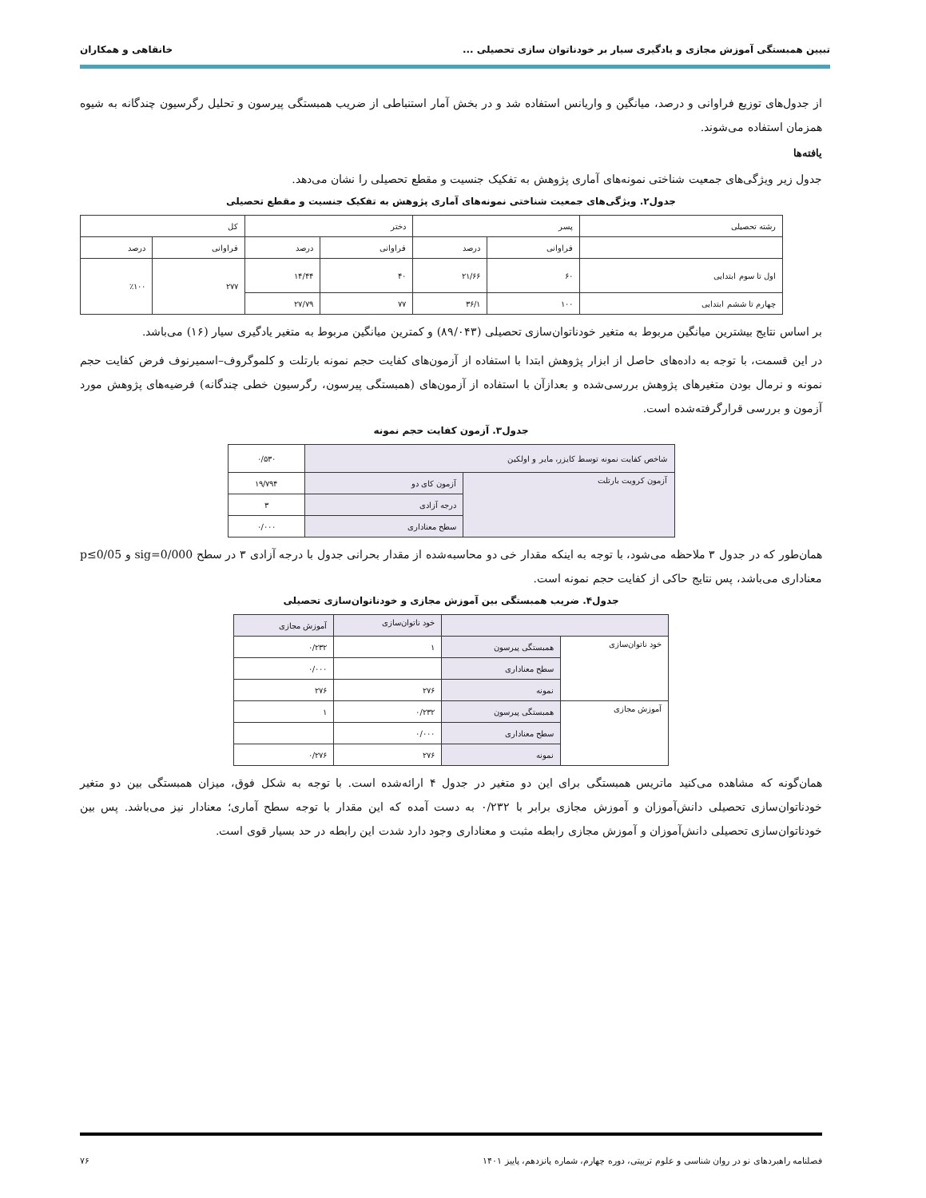تبیین همبستگی آموزش مجازی و یادگیری سیار بر خودناتوان سازی تحصیلی ... خانقاهی و همکاران
از جدول‌های توزیع فراوانی و درصد، میانگین و واریانس استفاده شد و در بخش آمار استنباطی از ضریب همبستگی پیرسون و تحلیل رگرسیون چندگانه به شیوه همزمان استفاده می‌شوند.
یافته‌ها
جدول زیر ویژگی‌های جمعیت شناختی نمونه‌های آماری پژوهش به تفکیک جنسیت و مقطع تحصیلی را نشان می‌دهد.
جدول۲. ویژگی‌های جمعیت شناختی نمونه‌های آماری پژوهش به تفکیک جنسیت و مقطع تحصیلی
| رشته تحصیلی | پسر | | دختر | | کل | |
| --- | --- | --- | --- | --- | --- | --- |
| | فراوانی | درصد | فراوانی | درصد | فراوانی | درصد |
| اول تا سوم ابتدایی | ۶۰ | ۲۱/۶۶ | ۴۰ | ۱۴/۴۴ | ۲۷۷ | ٪۱۰۰ |
| چهارم تا ششم ابتدایی | ۱۰۰ | ۳۶/۱ | ۷۷ | ۲۷/۷۹ | | |
بر اساس نتایج بیشترین میانگین مربوط به متغیر خودناتوان‌سازی تحصیلی (۸۹/۰۴۳) و کمترین میانگین مربوط به متغیر یادگیری سیار (۱۶) می‌باشد.
در این قسمت، با توجه به داده‌های حاصل از ابزار پژوهش ابتدا با استفاده از آزمون‌های کفایت حجم نمونه بارتلت و کلموگروف–اسمیرنوف فرض کفایت حجم نمونه و نرمال بودن متغیرهای پژوهش بررسی‌شده و بعدازآن با استفاده از آزمون‌های (همبستگی پیرسون، رگرسیون خطی چندگانه) فرضیه‌های پژوهش مورد آزمون و بررسی قرارگرفته‌شده است.
جدول۳. آزمون کفایت حجم نمونه
| شاخص کفایت نمونه توسط کایزر، مایر و اولکین | | ۰/۵۳۰ |
| آزمون کرویت بارتلت | آزمون کای دو | ۱۹/۷۹۴ |
| | درجه آزادی | ۳ |
| | سطح معناداری | ۰/۰۰۰ |
همان‌طور که در جدول ۳ ملاحظه می‌شود، با توجه به اینکه مقدار خی دو محاسبه‌شده از مقدار بحرانی جدول با درجه آزادی ۳ در سطح sig=0/000 و p≤0/05 معناداری می‌باشد، پس نتایج حاکی از کفایت حجم نمونه است.
جدول۴. ضریب همبستگی بین آموزش مجازی و خودناتوان‌سازی تحصیلی
| | | خود ناتوان‌سازی | آموزش مجازی |
| خود ناتوان‌سازی | همبستگی پیرسون | ۱ | ۰/۲۳۲ |
| | سطح معناداری | | ۰/۰۰۰ |
| | نمونه | ۲۷۶ | ۲۷۶ |
| آموزش مجازی | همبستگی پیرسون | ۰/۲۳۲ | ۱ |
| | سطح معناداری | ۰/۰۰۰ | |
| | نمونه | ۲۷۶ | ۰/۲۷۶ |
همان‌گونه که مشاهده می‌کنید ماتریس همبستگی برای این دو متغیر در جدول ۴ ارائه‌شده است. با توجه به شکل فوق، میزان همبستگی بین دو متغیر خودناتوان‌سازی تحصیلی دانش‌آموزان و آموزش مجازی برابر با ۰/۲۳۲ به دست آمده که این مقدار با توجه سطح آماری؛ معنادار نیز می‌باشد. پس بین خودناتوان‌سازی تحصیلی دانش‌آموزان و آموزش مجازی رابطه مثبت و معناداری وجود دارد شدت این رابطه در حد بسیار قوی است.
فصلنامه راهبردهای نو در روان شناسی و علوم تربیتی، دوره چهارم، شماره پانزدهم، پاییز ۱۴۰۱ ۷۶